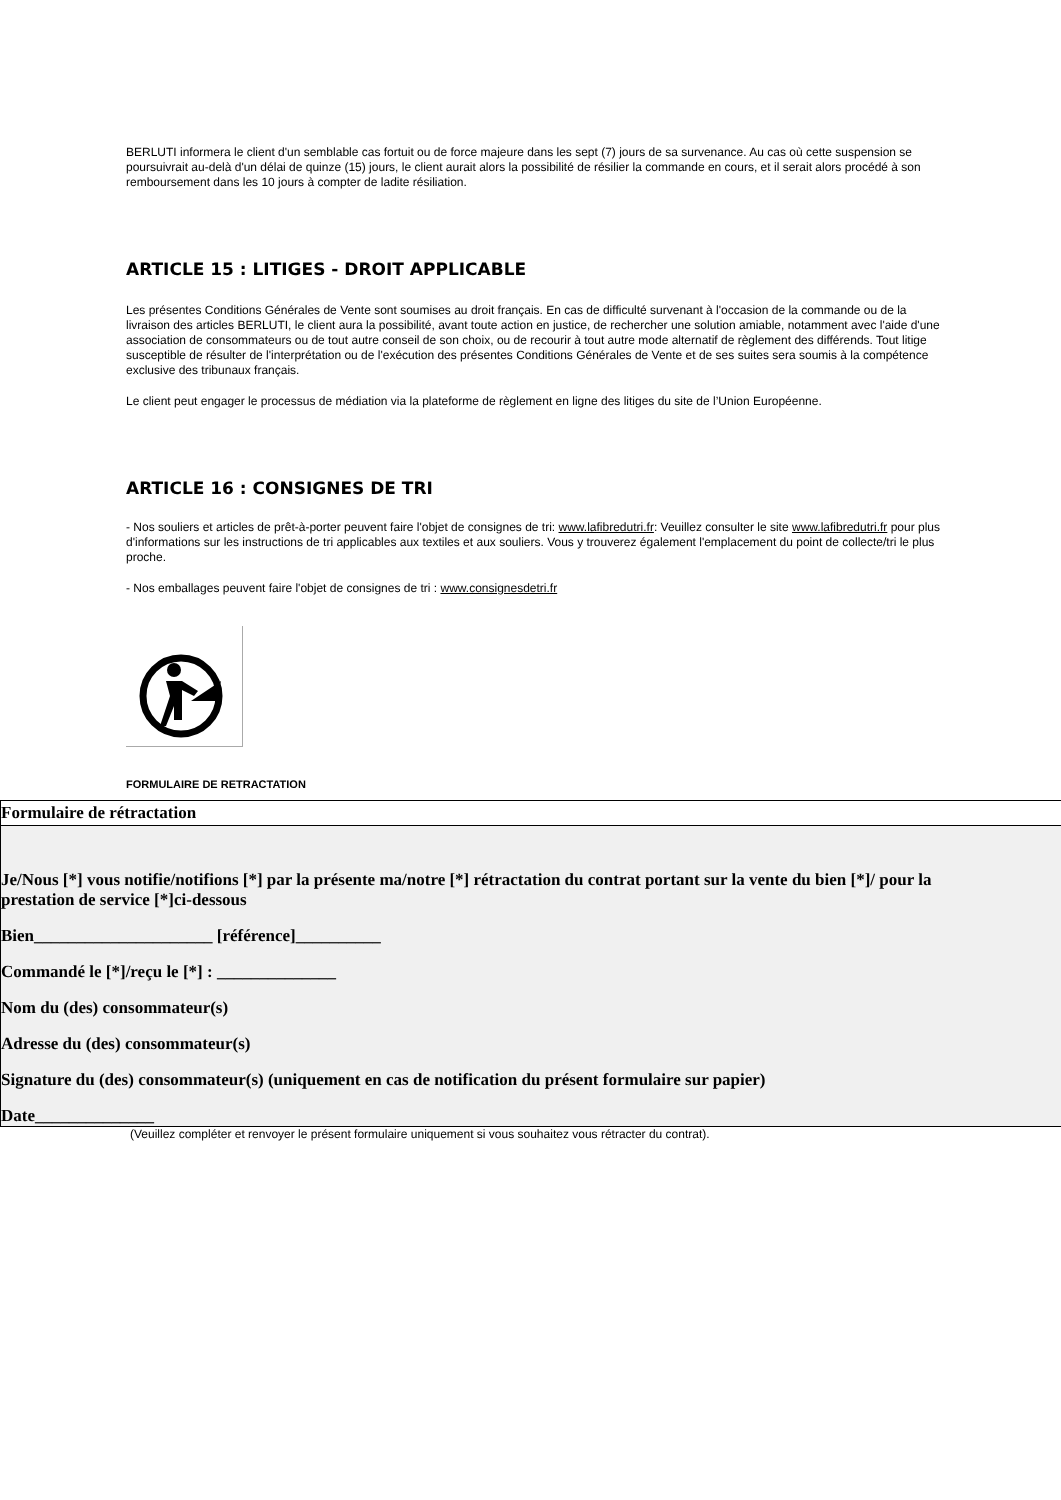BERLUTI informera le client d'un semblable cas fortuit ou de force majeure dans les sept (7) jours de sa survenance. Au cas où cette suspension se poursuivrait au-delà d'un délai de quinze (15) jours, le client aurait alors la possibilité de résilier la commande en cours, et il serait alors procédé à son remboursement dans les 10 jours à compter de ladite résiliation.
ARTICLE 15 : LITIGES - DROIT APPLICABLE
Les présentes Conditions Générales de Vente sont soumises au droit français. En cas de difficulté survenant à l'occasion de la commande ou de la livraison des articles BERLUTI, le client aura la possibilité, avant toute action en justice, de rechercher une solution amiable, notamment avec l'aide d'une association de consommateurs ou de tout autre conseil de son choix, ou de recourir à tout autre mode alternatif de règlement des différends. Tout litige susceptible de résulter de l'interprétation ou de l'exécution des présentes Conditions Générales de Vente et de ses suites sera soumis à la compétence exclusive des tribunaux français.
Le client peut engager le processus de médiation via la plateforme de règlement en ligne des litiges du site de l’Union Européenne.
ARTICLE 16 : CONSIGNES DE TRI
- Nos souliers et articles de prêt-à-porter peuvent faire l'objet de consignes de tri: www.lafibredutri.fr: Veuillez consulter le site www.lafibredutri.fr pour plus d'informations sur les instructions de tri applicables aux textiles et aux souliers. Vous y trouverez également l'emplacement du point de collecte/tri le plus proche.
- Nos emballages peuvent faire l'objet de consignes de tri : www.consignesdetri.fr
FORMULAIRE DE RETRACTATION
Formulaire de rétractation
Je/Nous [*] vous notifie/notifions [*] par la présente ma/notre [*] rétractation du contrat portant sur la vente du bien [*]/ pour la prestation de service [*]ci-dessous
Bien_____________________ [référence]__________
Commandé le [*]/reçu le [*] : ______________
Nom du (des) consommateur(s)
Adresse du (des) consommateur(s)
Signature du (des) consommateur(s) (uniquement en cas de notification du présent formulaire sur papier)
Date______________
(Veuillez compléter et renvoyer le présent formulaire uniquement si vous souhaitez vous rétracter du contrat).